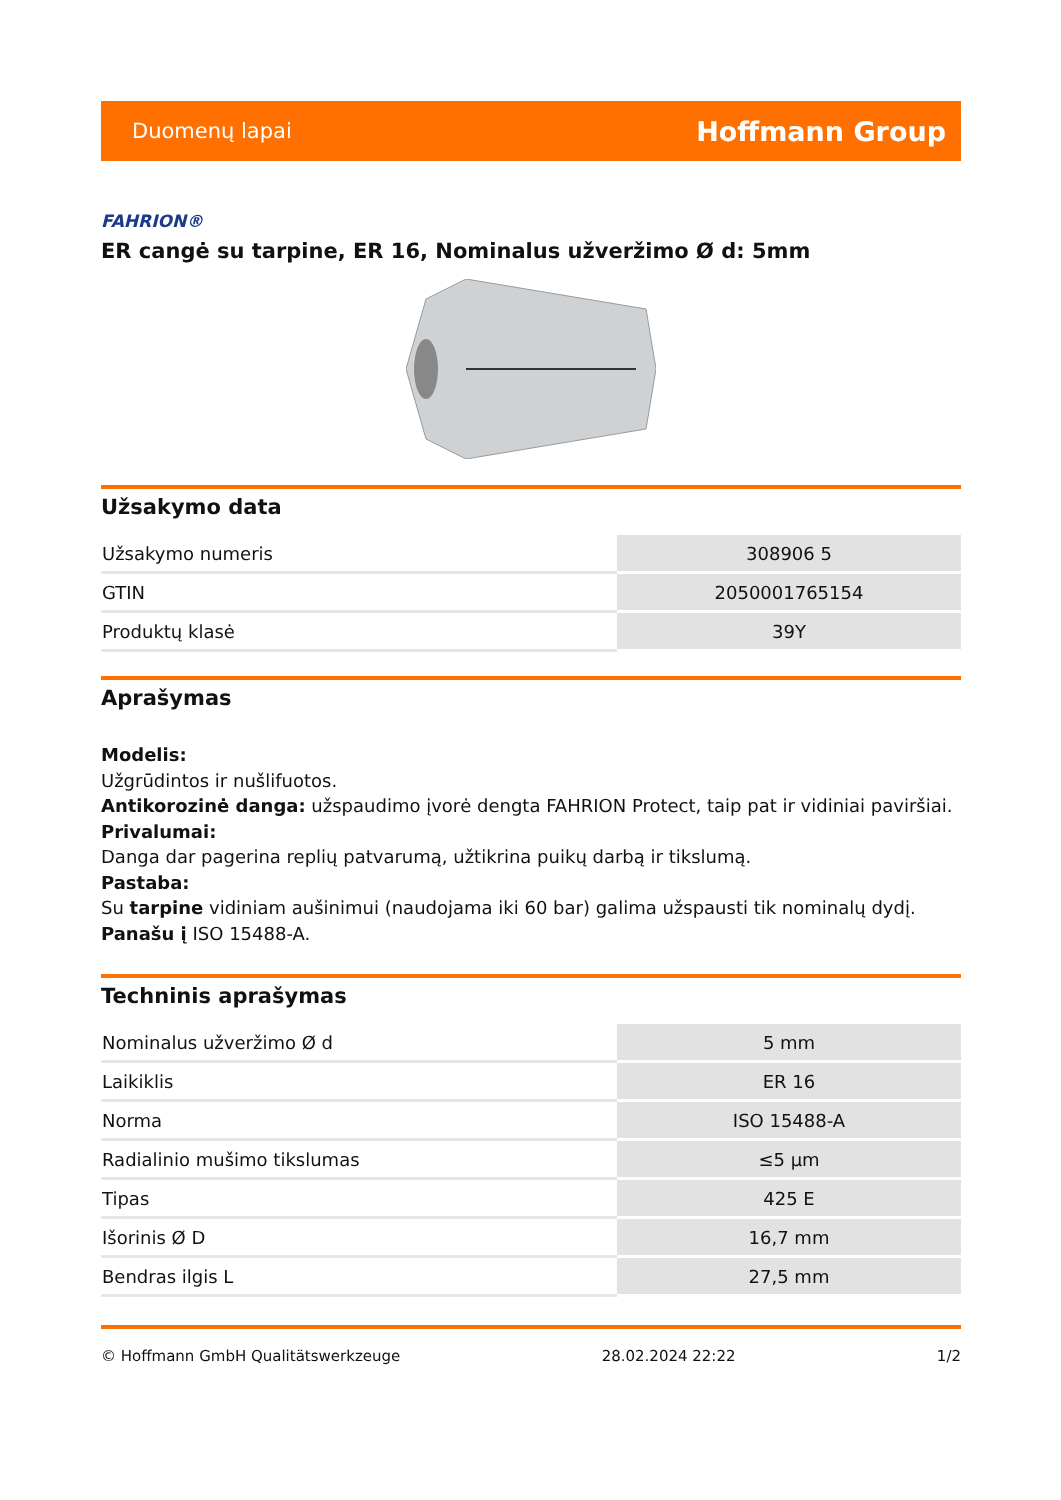Duomenų lapai Hoffmann Group
FAHRION®
ER cangė su tarpine, ER 16, Nominalus užveržimo Ø d: 5mm
Užsakymo data
| Užsakymo numeris | 308906 5 |
| GTIN | 2050001765154 |
| Produktų klasė | 39Y |
Aprašymas
Modelis:
Užgrūdintos ir nušlifuotos.
Antikorozinė danga: užspaudimo įvorė dengta FAHRION Protect, taip pat ir vidiniai paviršiai.
Privalumai:
Danga dar pagerina replių patvarumą, užtikrina puikų darbą ir tikslumą.
Pastaba:
Su tarpine vidiniam aušinimui (naudojama iki 60 bar) galima užspausti tik nominalų dydį.
Panašu į ISO 15488-A.
Techninis aprašymas
| Nominalus užveržimo Ø d | 5 mm |
| Laikiklis | ER 16 |
| Norma | ISO 15488-A |
| Radialinio mušimo tikslumas | ≤5 µm |
| Tipas | 425 E |
| Išorinis Ø D | 16,7 mm |
| Bendras ilgis L | 27,5 mm |
© Hoffmann GmbH Qualitätswerkzeuge 28.02.2024 22:22 1/2